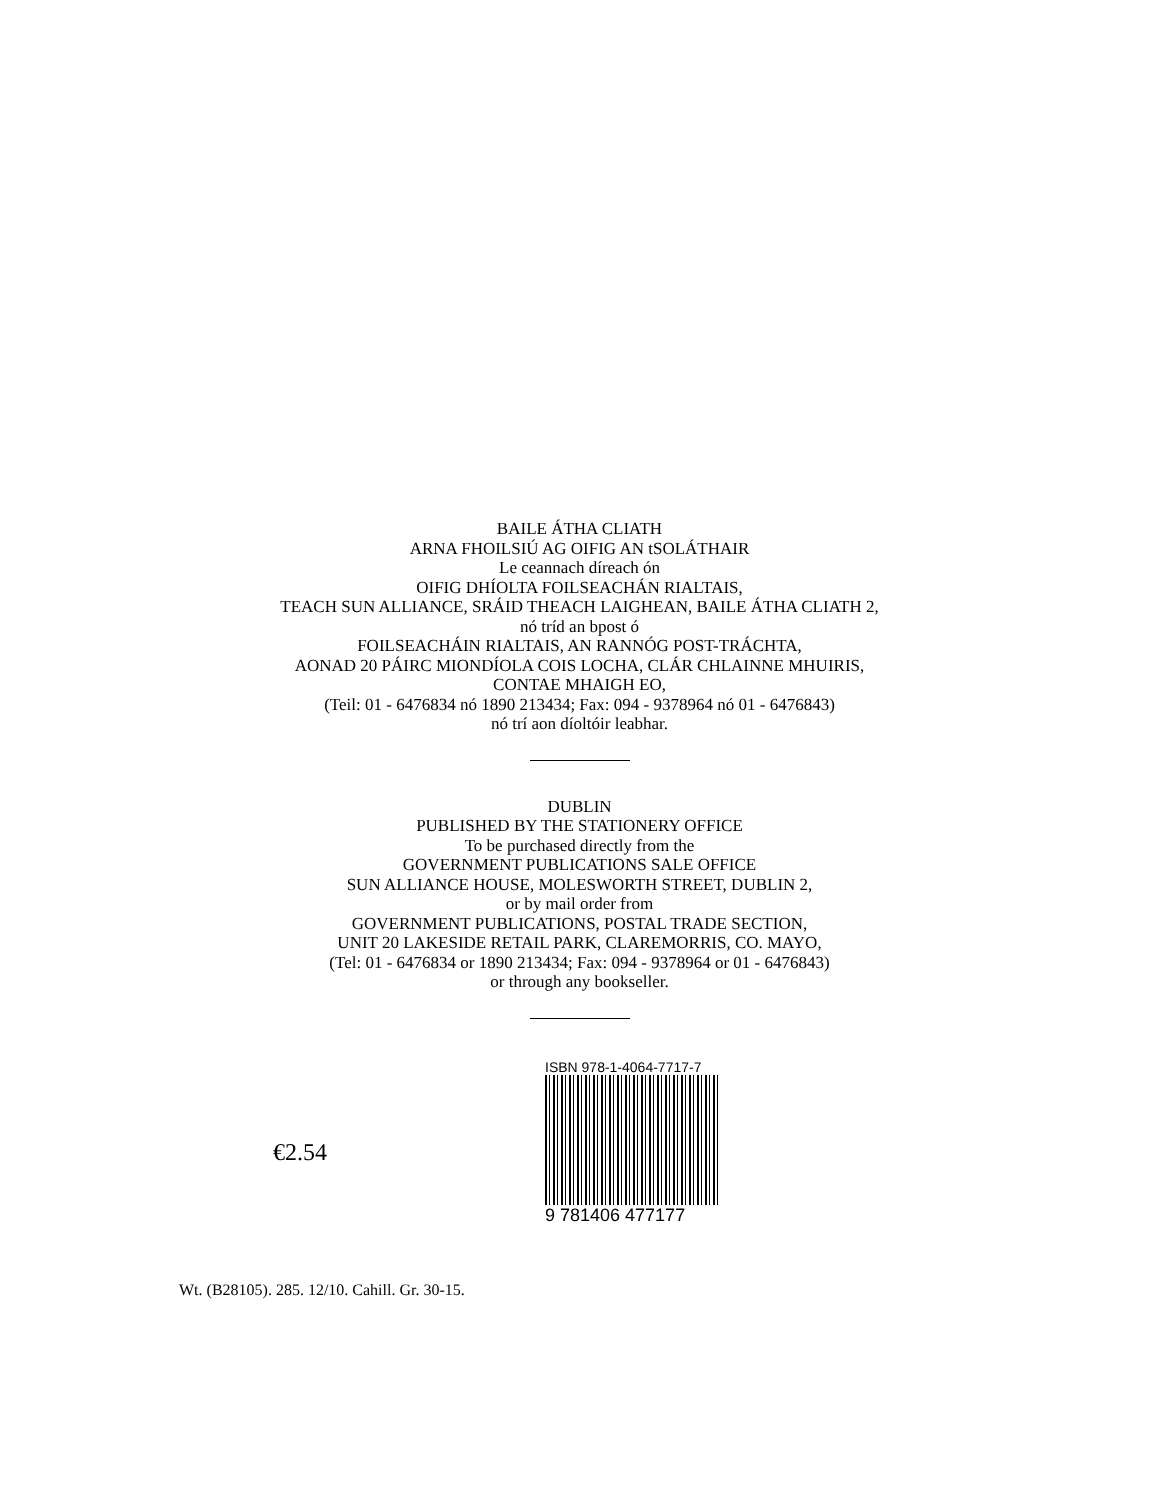BAILE ÁTHA CLIATH
ARNA FHOILSIÚ AG OIFIG AN tSOLÁTHAIR
Le ceannach díreach ón
OIFIG DHÍOLTA FOILSEACHÁN RIALTAIS,
TEACH SUN ALLIANCE, SRÁID THEACH LAIGHEAN, BAILE ÁTHA CLIATH 2,
nó tríd an bpost ó
FOILSEACHÁIN RIALTAIS, AN RANNÓG POST-TRÁCHTA,
AONAD 20 PÁIRC MIONDÍOLA COIS LOCHA, CLÁR CHLAINNE MHUIRIS,
CONTAE MHAIGH EO,
(Teil: 01 - 6476834 nó 1890 213434; Fax: 094 - 9378964 nó 01 - 6476843)
nó trí aon díoltóir leabhar.
DUBLIN
PUBLISHED BY THE STATIONERY OFFICE
To be purchased directly from the
GOVERNMENT PUBLICATIONS SALE OFFICE
SUN ALLIANCE HOUSE, MOLESWORTH STREET, DUBLIN 2,
or by mail order from
GOVERNMENT PUBLICATIONS, POSTAL TRADE SECTION,
UNIT 20 LAKESIDE RETAIL PARK, CLAREMORRIS, CO. MAYO,
(Tel: 01 - 6476834 or 1890 213434; Fax: 094 - 9378964 or 01 - 6476843)
or through any bookseller.
€2.54
ISBN 978-1-4064-7717-7
9 781406 477177
Wt. (B28105). 285. 12/10. Cahill. Gr. 30-15.